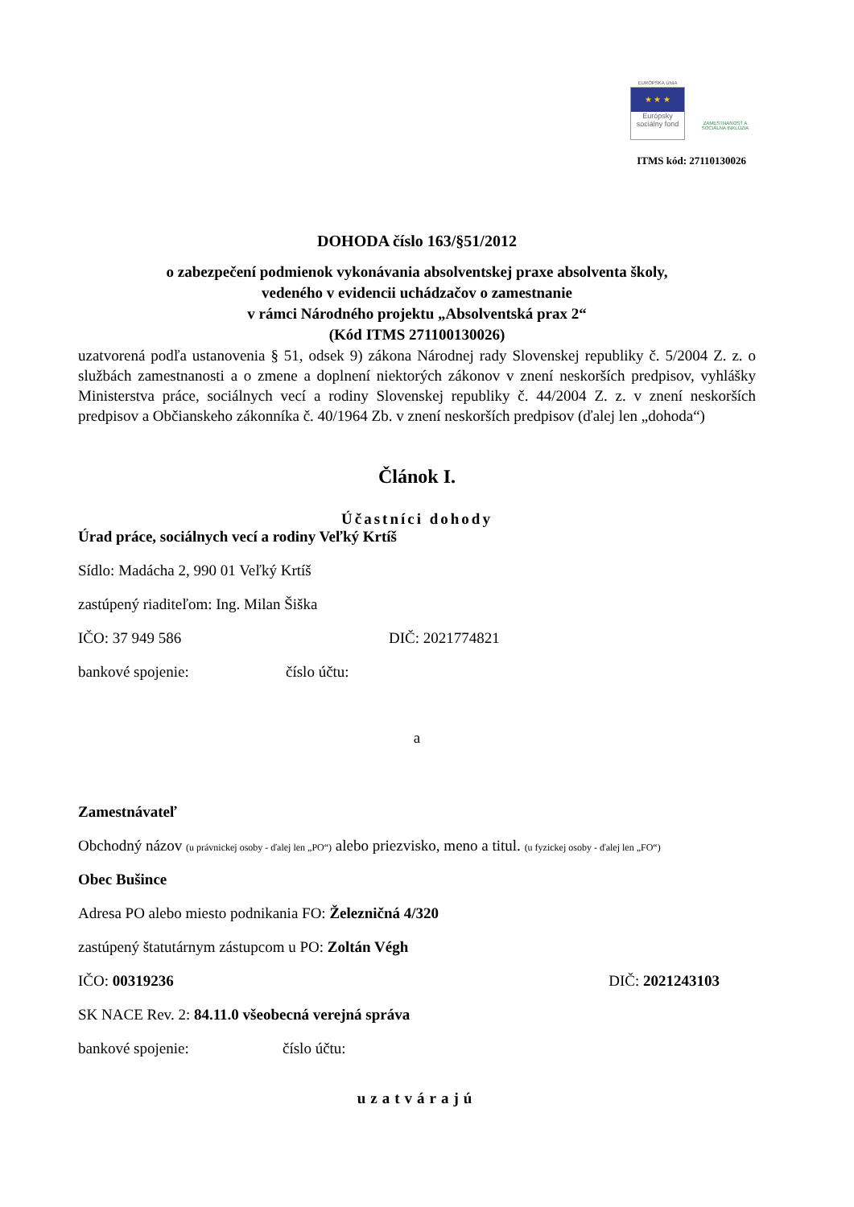EURÓPSKA ÚNIA
★ ★ ★
Európsky sociálny fond
ZAMESTNANOSŤ A SOCIÁLNA INKLÚZIA
ITMS kód: 27110130026
DOHODA číslo 163/§51/2012
o zabezpečení podmienok vykonávania absolventskej praxe absolventa školy,
vedeného v evidencii uchádzačov o zamestnanie
v rámci Národného projektu „Absolventská prax 2“
(Kód ITMS 271100130026)
uzatvorená podľa ustanovenia § 51, odsek 9) zákona Národnej rady Slovenskej republiky č. 5/2004 Z. z. o službách zamestnanosti a o zmene a doplnení niektorých zákonov v znení neskorších predpisov, vyhlášky Ministerstva práce, sociálnych vecí a rodiny Slovenskej republiky č. 44/2004 Z. z. v znení neskorších predpisov a Občianskeho zákonníka č. 40/1964 Zb. v znení neskorších predpisov (ďalej len „dohoda“)
Článok I.
Účastníci dohody
Úrad práce, sociálnych vecí a rodiny Veľký Krtíš
Sídlo: Madácha 2, 990 01 Veľký Krtíš
zastúpený riaditeľom: Ing. Milan Šiška
IČO: 37 949 586 DIČ: 2021774821
bankové spojenie: číslo účtu:
a
Zamestnávateľ
Obchodný názov (u právnickej osoby - ďalej len „PO“) alebo priezvisko, meno a titul. (u fyzickej osoby - ďalej len „FO“)
Obec Bušince
Adresa PO alebo miesto podnikania FO: Železničná 4/320
zastúpený štatutárnym zástupcom u PO: Zoltán Végh
IČO: 00319236 DIČ: 2021243103
SK NACE Rev. 2: 84.11.0 všeobecná verejná správa
bankové spojenie: číslo účtu:
uzatvárajú